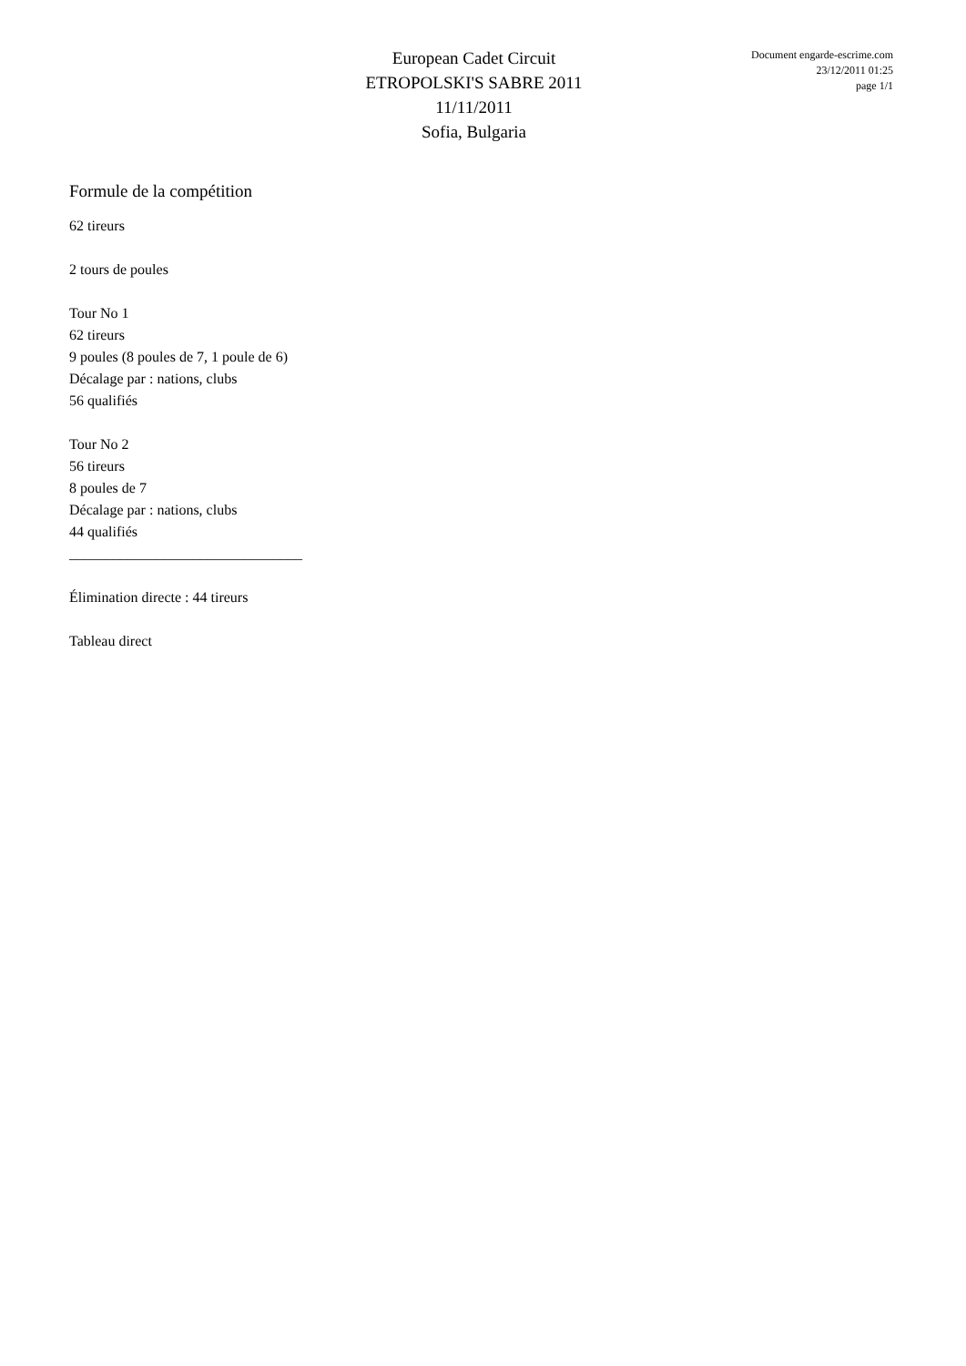European Cadet Circuit
ETROPOLSKI'S SABRE 2011
11/11/2011
Sofia, Bulgaria
Document engarde-escrime.com
23/12/2011 01:25
page 1/1
Formule de la compétition
62 tireurs
2 tours de poules
Tour No 1
62 tireurs
9 poules (8 poules de 7, 1 poule de 6)
Décalage par : nations, clubs
56 qualifiés
Tour No 2
56 tireurs
8 poules de 7
Décalage par : nations, clubs
44 qualifiés
________________________________
Élimination directe : 44 tireurs
Tableau direct